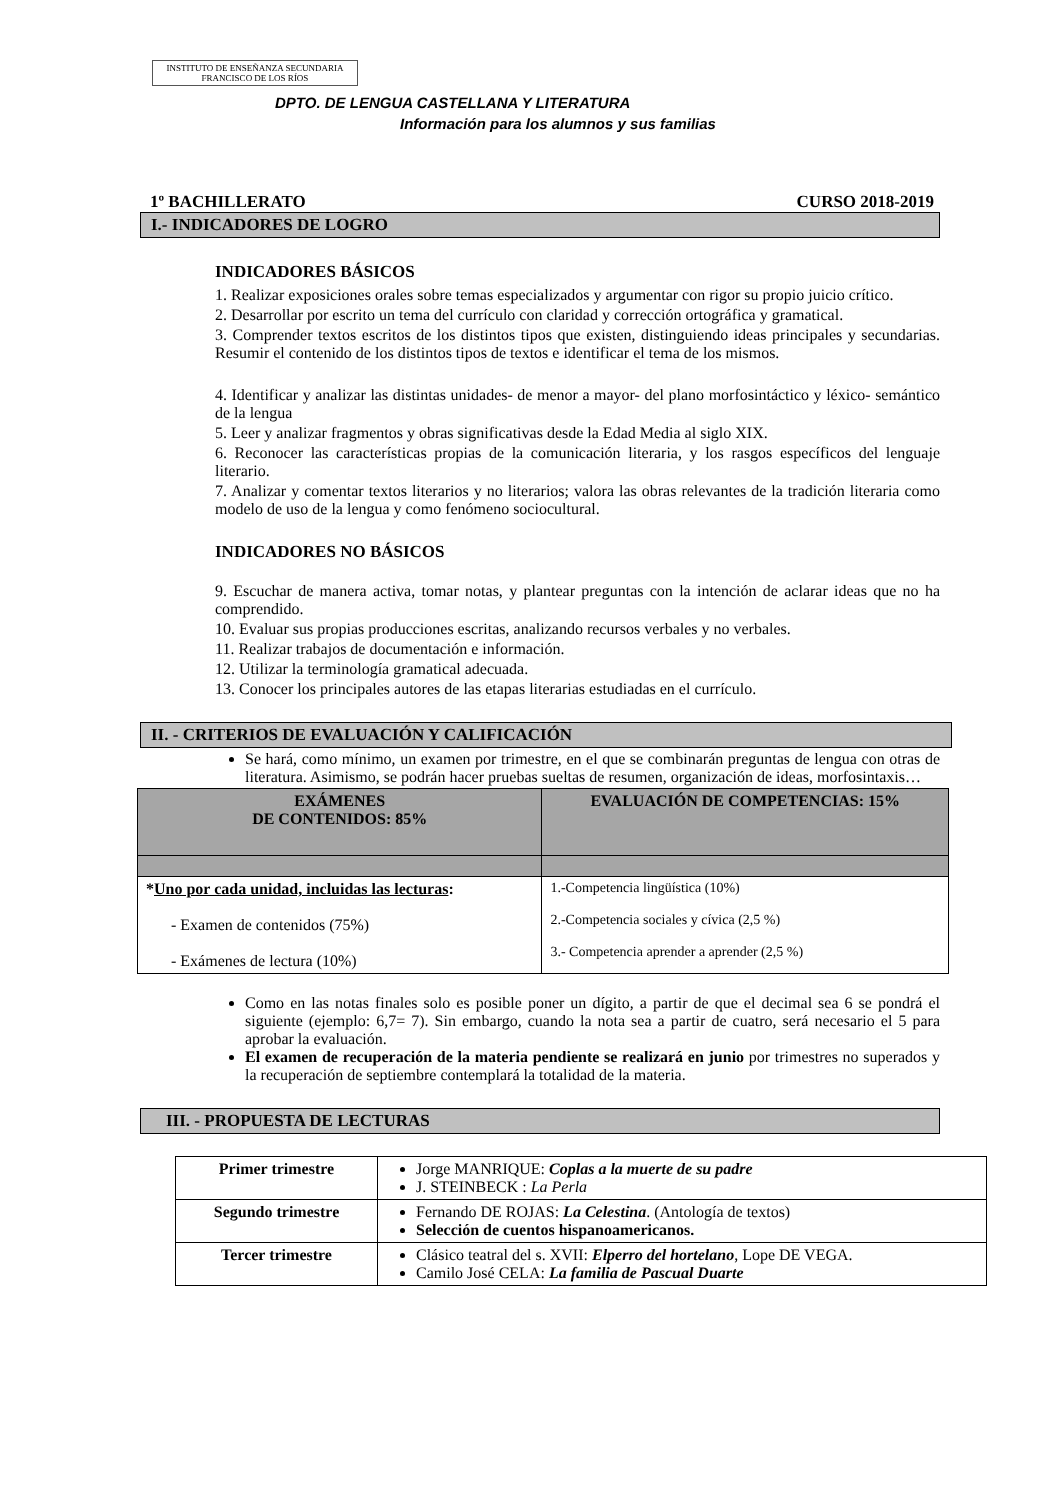INSTITUTO DE ENSEÑANZA SECUNDARIA
FRANCISCO DE LOS RÍOS
DPTO. DE LENGUA CASTELLANA Y LITERATURA
Información para los alumnos y sus familias
1º BACHILLERATO CURSO 2018-2019
I.- INDICADORES DE LOGRO
INDICADORES BÁSICOS
1. Realizar exposiciones orales sobre temas especializados y argumentar con rigor su propio juicio crítico.
2. Desarrollar por escrito un tema del currículo con claridad y corrección ortográfica y gramatical.
3. Comprender textos escritos de los distintos tipos que existen, distinguiendo ideas principales y secundarias. Resumir el contenido de los distintos tipos de textos e identificar el tema de los mismos.
4. Identificar y analizar las distintas unidades- de menor a mayor- del plano morfosintáctico y léxico- semántico de la lengua
5. Leer y analizar fragmentos y obras significativas desde la Edad Media al siglo XIX.
6. Reconocer las características propias de la comunicación literaria, y los rasgos específicos del lenguaje literario.
7. Analizar y comentar textos literarios y no literarios; valora las obras relevantes de la tradición literaria como modelo de uso de la lengua y como fenómeno sociocultural.
INDICADORES NO BÁSICOS
9. Escuchar de manera activa, tomar notas, y plantear preguntas con la intención de aclarar ideas que no ha comprendido.
10. Evaluar sus propias producciones escritas, analizando recursos verbales y no verbales.
11. Realizar trabajos de documentación e información.
12. Utilizar la terminología gramatical adecuada.
13. Conocer los principales autores de las etapas literarias estudiadas en el currículo.
II. - CRITERIOS DE EVALUACIÓN Y CALIFICACIÓN
Se hará, como mínimo, un examen por trimestre, en el que se combinarán preguntas de lengua con otras de literatura. Asimismo, se podrán hacer pruebas sueltas de resumen, organización de ideas, morfosintaxis…
| EXÁMENES DE CONTENIDOS: 85% | EVALUACIÓN DE COMPETENCIAS: 15% |
| --- | --- |
| * Uno por cada unidad, incluidas las lecturas : - Examen de contenidos (75%) - Exámenes de lectura (10%) | 1.-Competencia lingüística (10%) 2.-Competencia sociales y cívica (2,5 %) 3.- Competencia aprender a aprender (2,5 %) |
Como en las notas finales solo es posible poner un dígito, a partir de que el decimal sea 6 se pondrá el siguiente (ejemplo: 6,7= 7). Sin embargo, cuando la nota sea a partir de cuatro, será necesario el 5 para aprobar la evaluación.
El examen de recuperación de la materia pendiente se realizará en junio por trimestres no superados y la recuperación de septiembre contemplará la totalidad de la materia.
III. - PROPUESTA DE LECTURAS
| Primer trimestre | Jorge MANRIQUE: Coplas a la muerte de su padre J. STEINBECK : La Perla |
| Segundo trimestre | Fernando DE ROJAS: La Celestina . (Antología de textos) Selección de cuentos hispanoamericanos. |
| Tercer trimestre | Clásico teatral del s. XVII: Elperro del hortelano , Lope DE VEGA. Camilo José CELA: La familia de Pascual Duarte |